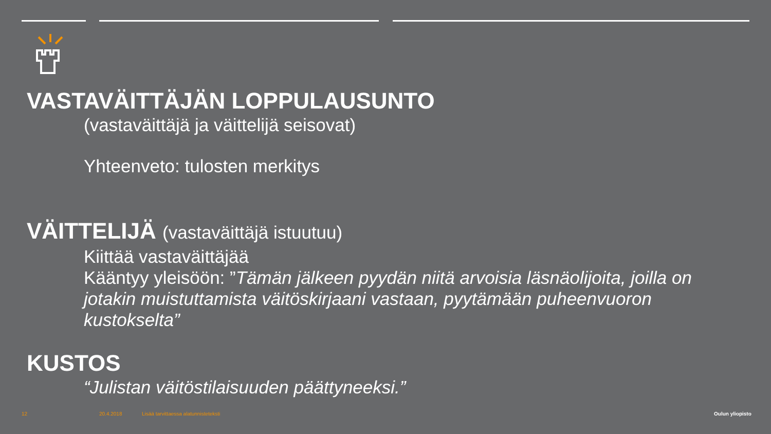VASTAVÄITTÄJÄN LOPPULAUSUNTO
(vastaväittäjä ja väittelijä seisovat)
Yhteenveto: tulosten merkitys
VÄITTELIJÄ (vastaväittäjä istuutuu)
Kiittää vastaväittäjää
Kääntyy yleisöön: ”Tämän jälkeen pyydän niitä arvoisia läsnäolijoita, joilla on jotakin muistuttamista väitöskirjaani vastaan, pyytämään puheenvuoron kustokselta”
KUSTOS
“Julistan väitöstilaisuuden päättyneeksi.”
12 20.4.2018
Lisää tarvittaessa alatunnisteteksti
Oulun yliopisto